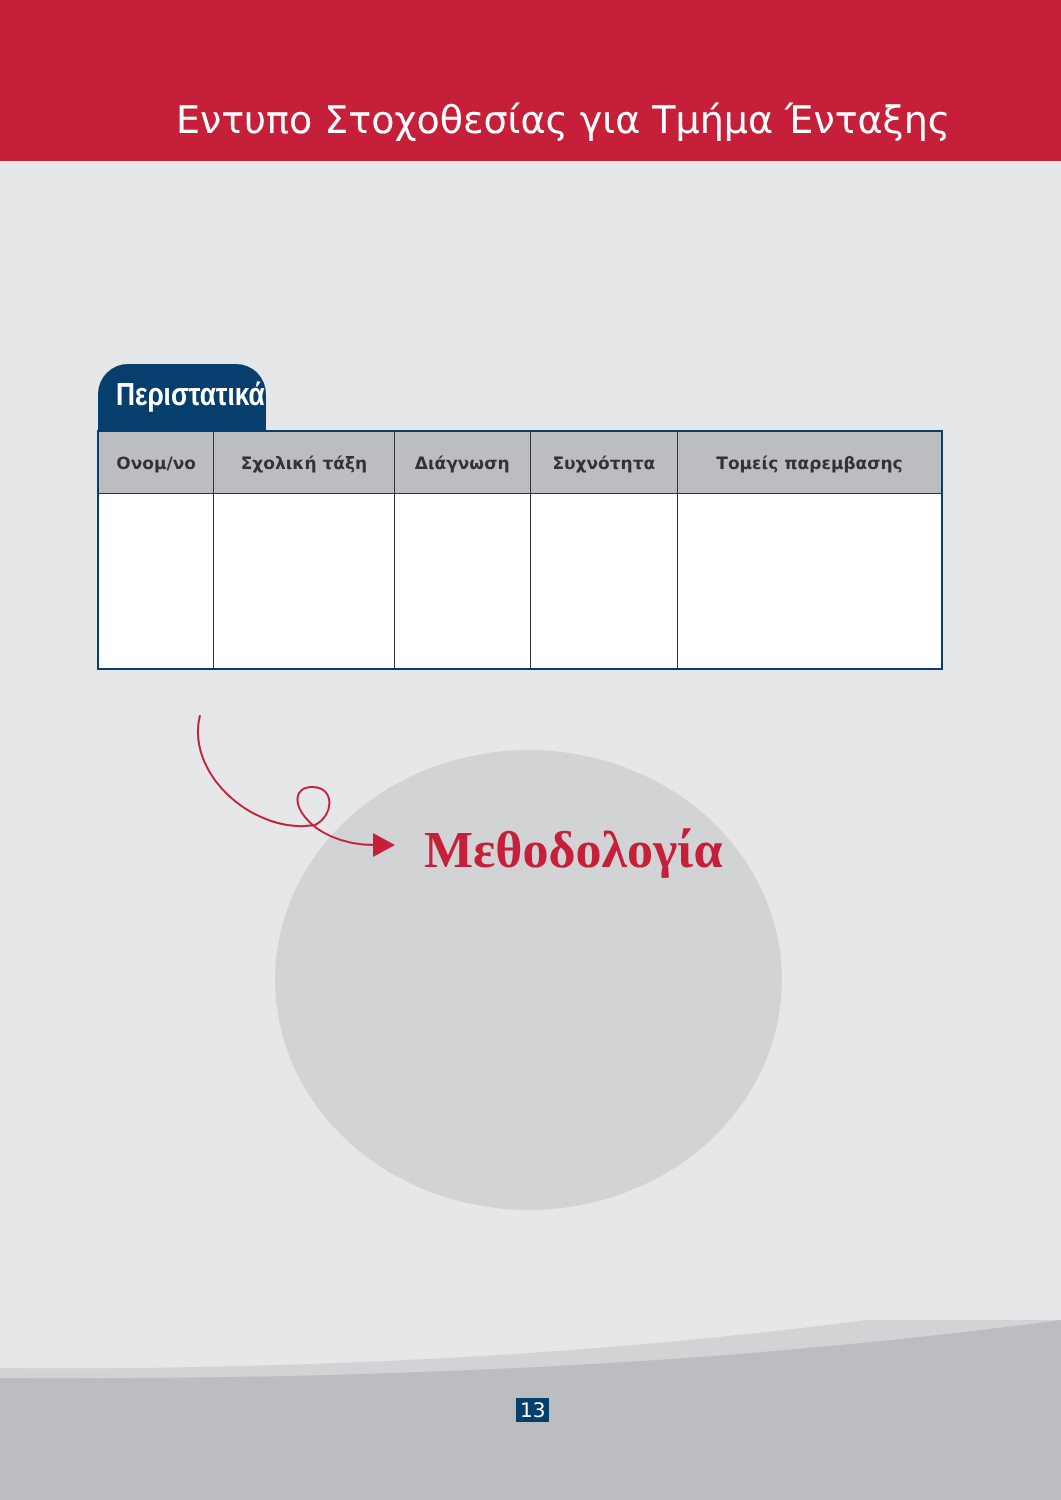Εντυπο Στοχοθεσίας για Τμήμα Ένταξης
Περιστατικά
| Ονομ/νο | Σχολική τάξη | Διάγνωση | Συχνότητα | Τομείς παρεμβασης |
| --- | --- | --- | --- | --- |
Μεθοδολογία
13